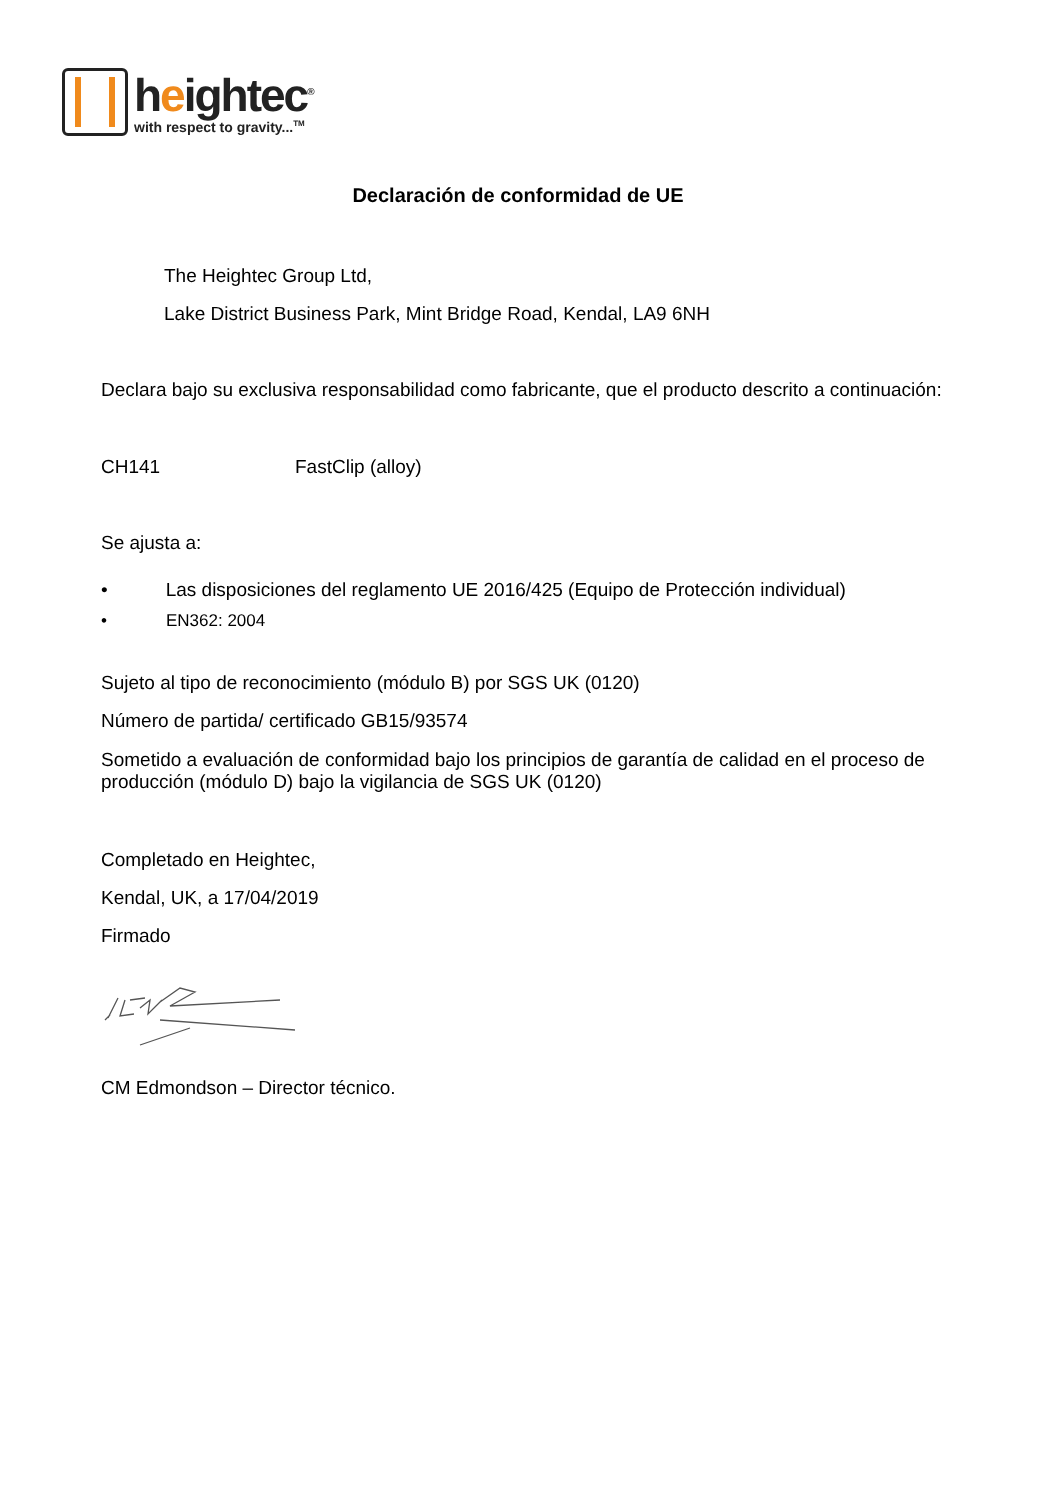heightec<sup>®</sup>
with respect to gravity...<sup>TM</sup>
Declaración de conformidad de UE
The Heightec Group Ltd,
Lake District Business Park, Mint Bridge Road, Kendal, LA9 6NH
Declara bajo su exclusiva responsabilidad como fabricante, que el producto descrito a continuación:
CH141 FastClip (alloy)
Se ajusta a:
• Las disposiciones del reglamento UE 2016/425 (Equipo de Protección individual)
• EN362: 2004
Sujeto al tipo de reconocimiento (módulo B) por SGS UK (0120)
Número de partida/ certificado GB15/93574
Sometido a evaluación de conformidad bajo los principios de garantía de calidad en el proceso de producción (módulo D) bajo la vigilancia de SGS UK (0120)
Completado en Heightec,
Kendal, UK, a 17/04/2019
Firmado
CM Edmondson – Director técnico.